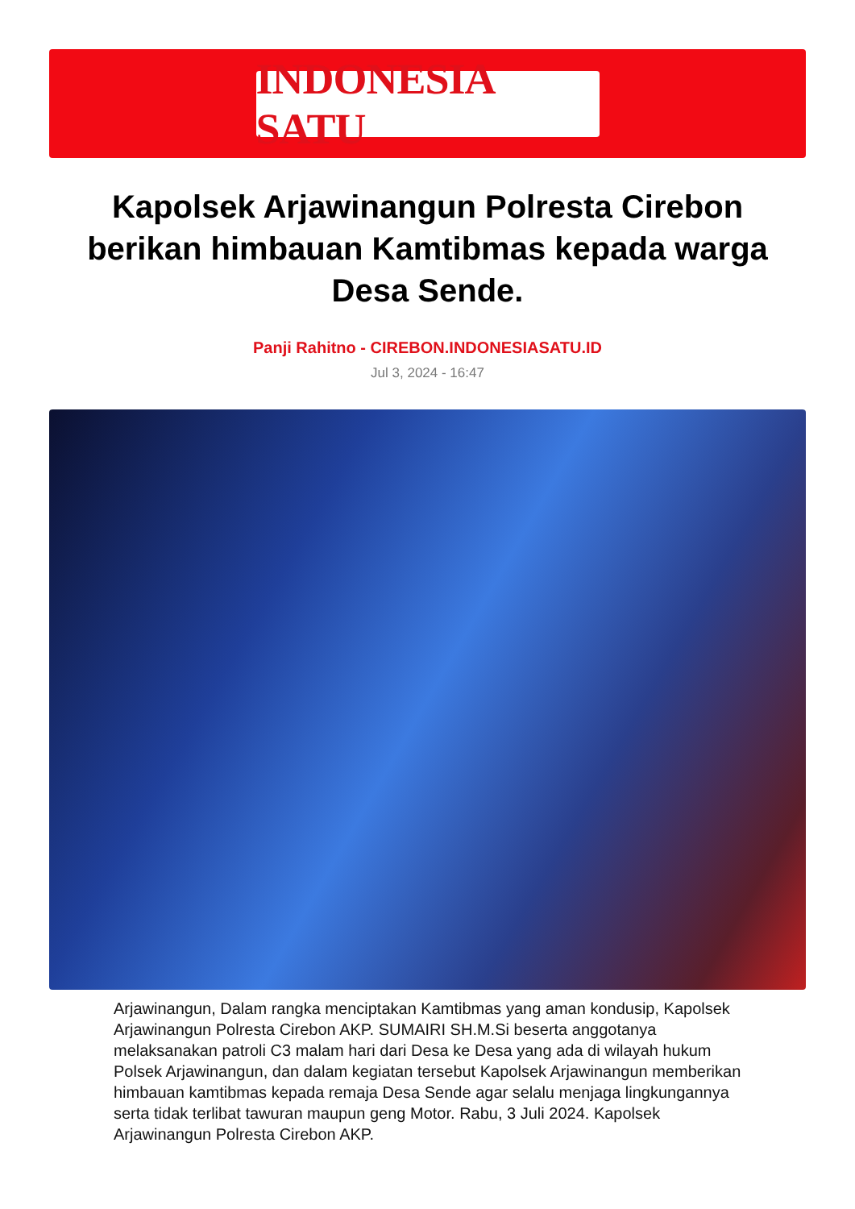INDONESIA SATU
Kapolsek Arjawinangun Polresta Cirebon berikan himbauan Kamtibmas kepada warga Desa Sende.
Panji Rahitno - CIREBON.INDONESIASATU.ID
Jul 3, 2024 - 16:47
Arjawinangun, Dalam rangka menciptakan Kamtibmas yang aman kondusip, Kapolsek Arjawinangun Polresta Cirebon AKP. SUMAIRI SH.M.Si beserta anggotanya melaksanakan patroli C3 malam hari dari Desa ke Desa yang ada di wilayah hukum Polsek Arjawinangun, dan dalam kegiatan tersebut Kapolsek Arjawinangun memberikan himbauan kamtibmas kepada remaja Desa Sende agar selalu menjaga lingkungannya serta tidak terlibat tawuran maupun geng Motor. Rabu, 3 Juli 2024. Kapolsek Arjawinangun Polresta Cirebon AKP.